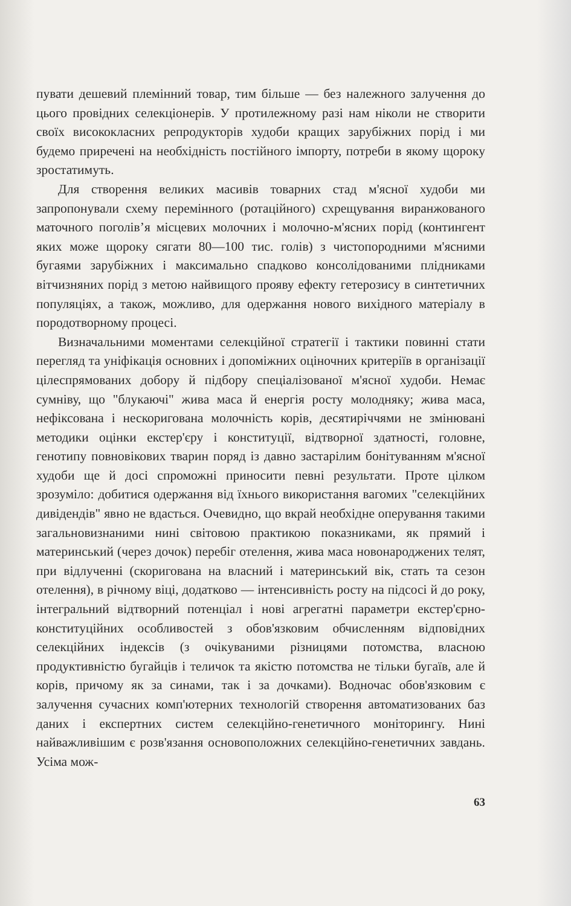пувати дешевий племінний товар, тим більше — без належного залучення до цього провідних селекціонерів. У протилежному разі нам ніколи не створити своїх висококласних репродукторів худоби кращих зарубіжних порід і ми будемо приречені на необхідність постійного імпорту, потреби в якому щороку зростатимуть.
Для створення великих масивів товарних стад м'ясної худоби ми запропонували схему перемінного (ротаційного) схрещування виранжованого маточного поголів’я місцевих молочних і молочно-м'ясних порід (контингент яких може щороку сягати 80—100 тис. голів) з чистопородними м'ясними бугаями зарубіжних і максимально спадково консолідованими плідниками вітчизняних порід з метою найвищого прояву ефекту гетерозису в синтетичних популяціях, а також, можливо, для одержання нового вихідного матеріалу в породотворному процесі.
Визначальними моментами селекційної стратегії і тактики повинні стати перегляд та уніфікація основних і допоміжних оціночних критеріїв в організації цілеспрямованих добору й підбору спеціалізованої м'ясної худоби. Немає сумніву, що "блукаючі" жива маса й енергія росту молодняку; жива маса, нефіксована і нескоригована молочність корів, десятиріччями не змінювані методики оцінки екстер'єру і конституції, відтворної здатності, головне, генотипу повновікових тварин поряд із давно застарілим бонітуванням м'ясної худоби ще й досі спроможні приносити певні результати. Проте цілком зрозуміло: добитися одержання від їхнього використання вагомих "селекційних дивідендів" явно не вдасться. Очевидно, що вкрай необхідне оперування такими загальновизнаними нині світовою практикою показниками, як прямий і материнський (через дочок) перебіг отелення, жива маса новонароджених телят, при відлученні (скоригована на власний і материнський вік, стать та сезон отелення), в річному віці, додатково — інтенсивність росту на підсосі й до року, інтегральний відтворний потенціал і нові агрегатні параметри екстер'єрно-конституційних особливостей з обов'язковим обчисленням відповідних селекційних індексів (з очікуваними різницями потомства, власною продуктивністю бугайців і теличок та якістю потомства не тільки бугаїв, але й корів, причому як за синами, так і за дочками). Водночас обов'язковим є залучення сучасних комп'ютерних технологій створення автоматизованих баз даних і експертних систем селекційно-генетичного моніторингу. Нині найважливішим є розв'язання основоположних селекційно-генетичних завдань. Усіма мож-
63